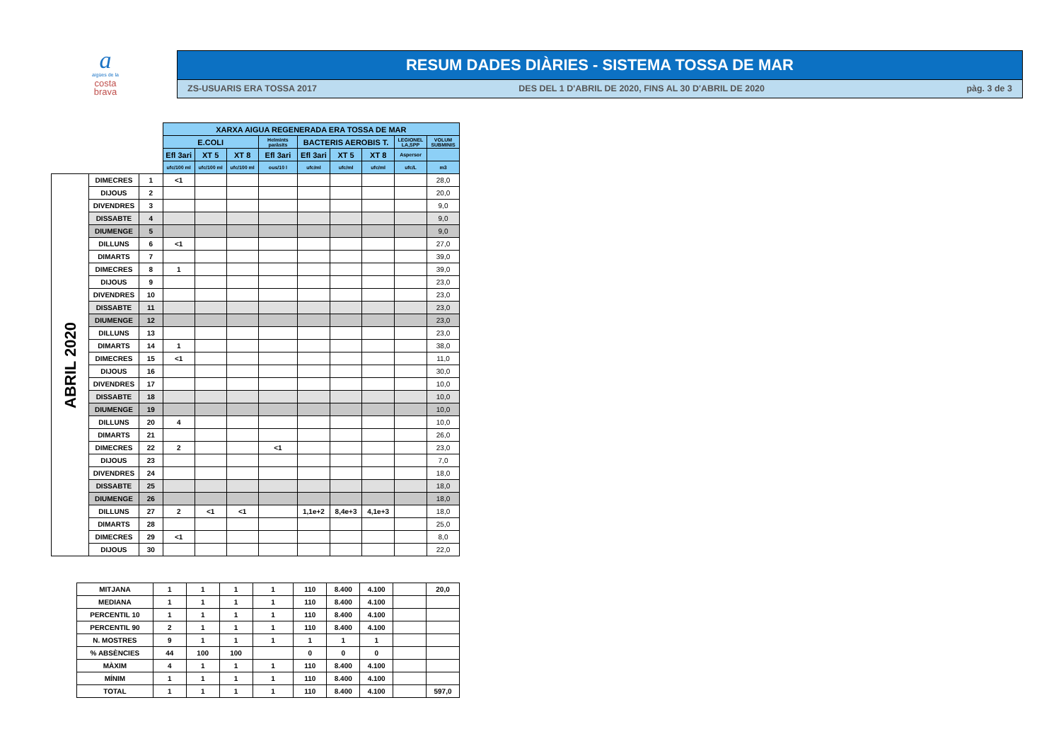a
aigües de la
costa
brava
RESUM DADES DIÀRIES - SISTEMA TOSSA DE MAR
ZS-USUARIS ERA TOSSA 2017 DES DEL 1 D'ABRIL DE 2020, FINS AL 30 D'ABRIL DE 2020 pàg. 3 de 3
| | | | XARXA AIGUA REGENERADA ERA TOSSA DE MAR | | | | | | | | |
| | | | E.COLI | | | Helmints paràsits | BACTERIS AEROBIS T. | | | LEGIONEL LA,SPP | VOLUM SUBMINIS |
| | | | Efl 3ari | XT 5 | XT 8 | Efl 3ari | Efl 3ari | XT 5 | XT 8 | Aspersor | |
| | | | ufc/100 ml | ufc/100 ml | ufc/100 ml | ous/10 l | ufc/ml | ufc/ml | ufc/ml | ufc/L | m3 |
| ABRIL 2020 | DIMECRES | 1 | <1 | | | | | | | | 28,0 |
| | DIJOUS | 2 | | | | | | | | | 20,0 |
| | DIVENDRES | 3 | | | | | | | | | 9,0 |
| | DISSABTE | 4 | | | | | | | | | 9,0 |
| | DIUMENGE | 5 | | | | | | | | | 9,0 |
| | DILLUNS | 6 | <1 | | | | | | | | 27,0 |
| | DIMARTS | 7 | | | | | | | | | 39,0 |
| | DIMECRES | 8 | 1 | | | | | | | | 39,0 |
| | DIJOUS | 9 | | | | | | | | | 23,0 |
| | DIVENDRES | 10 | | | | | | | | | 23,0 |
| | DISSABTE | 11 | | | | | | | | | 23,0 |
| | DIUMENGE | 12 | | | | | | | | | 23,0 |
| | DILLUNS | 13 | | | | | | | | | 23,0 |
| | DIMARTS | 14 | 1 | | | | | | | | 38,0 |
| | DIMECRES | 15 | <1 | | | | | | | | 11,0 |
| | DIJOUS | 16 | | | | | | | | | 30,0 |
| | DIVENDRES | 17 | | | | | | | | | 10,0 |
| | DISSABTE | 18 | | | | | | | | | 10,0 |
| | DIUMENGE | 19 | | | | | | | | | 10,0 |
| | DILLUNS | 20 | 4 | | | | | | | | 10,0 |
| | DIMARTS | 21 | | | | | | | | | 26,0 |
| | DIMECRES | 22 | 2 | | | <1 | | | | | 23,0 |
| | DIJOUS | 23 | | | | | | | | | 7,0 |
| | DIVENDRES | 24 | | | | | | | | | 18,0 |
| | DISSABTE | 25 | | | | | | | | | 18,0 |
| | DIUMENGE | 26 | | | | | | | | | 18,0 |
| | DILLUNS | 27 | 2 | <1 | <1 | | 1,1e+2 | 8,4e+3 | 4,1e+3 | | 18,0 |
| | DIMARTS | 28 | | | | | | | | | 25,0 |
| | DIMECRES | 29 | <1 | | | | | | | | 8,0 |
| | DIJOUS | 30 | | | | | | | | | 22,0 |
| MITJANA | 1 | 1 | 1 | 1 | 110 | 8.400 | 4.100 | | 20,0 |
| MEDIANA | 1 | 1 | 1 | 1 | 110 | 8.400 | 4.100 | | |
| PERCENTIL 10 | 1 | 1 | 1 | 1 | 110 | 8.400 | 4.100 | | |
| PERCENTIL 90 | 2 | 1 | 1 | 1 | 110 | 8.400 | 4.100 | | |
| N. MOSTRES | 9 | 1 | 1 | 1 | 1 | 1 | 1 | | |
| % ABSÈNCIES | 44 | 100 | 100 | | 0 | 0 | 0 | | |
| MÀXIM | 4 | 1 | 1 | 1 | 110 | 8.400 | 4.100 | | |
| MÍNIM | 1 | 1 | 1 | 1 | 110 | 8.400 | 4.100 | | |
| TOTAL | 1 | 1 | 1 | 1 | 110 | 8.400 | 4.100 | | 597,0 |